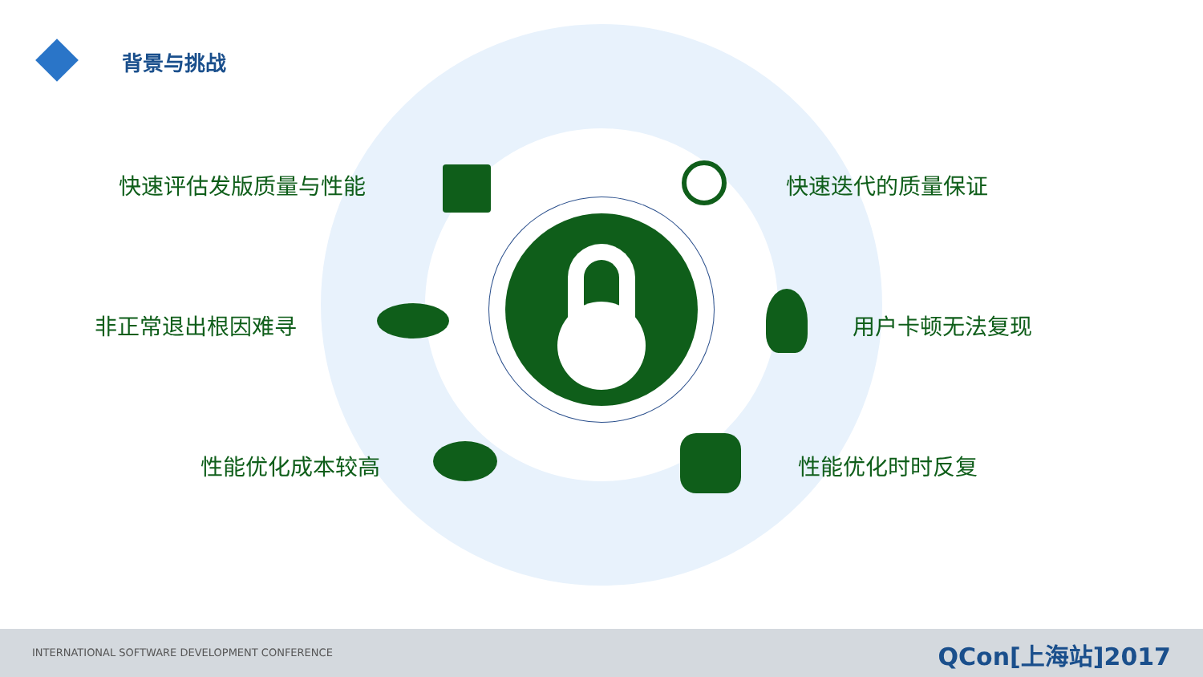背景与挑战
快速评估发版质量与性能 快速迭代的质量保证
非正常退出根因难寻 用户卡顿无法复现
性能优化成本较高 性能优化时时反复
INTERNATIONAL SOFTWARE DEVELOPMENT CONFERENCE QCon[上海站]2017